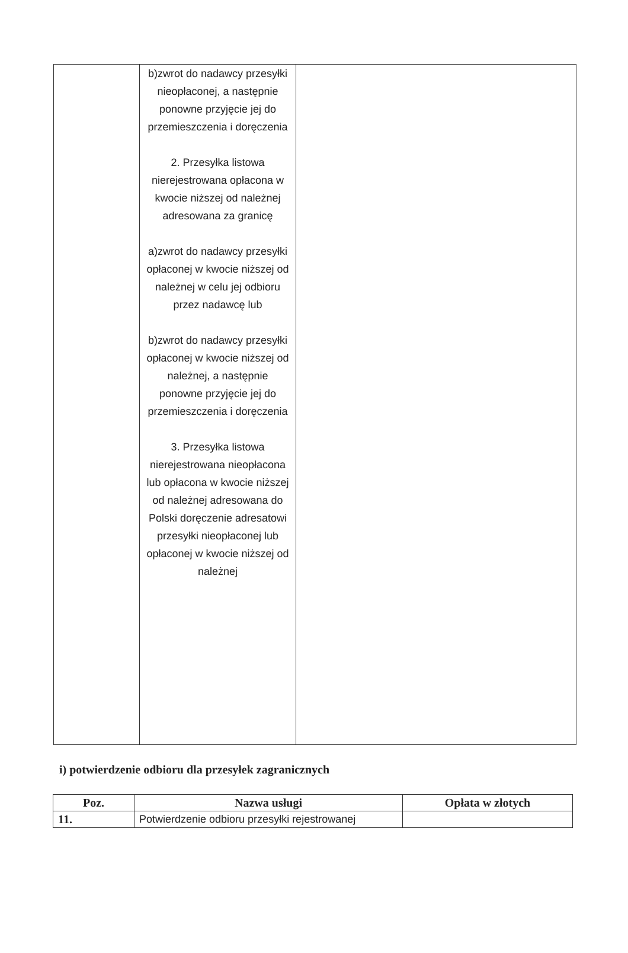| | b)zwrot do nadawcy przesyłki nieopłaconej, a następnie ponowne przyjęcie jej do przemieszczenia i doręczenia 2. Przesyłka listowa nierejestrowana opłacona w kwocie niższej od należnej adresowana za granicę a)zwrot do nadawcy przesyłki opłaconej w kwocie niższej od należnej w celu jej odbioru przez nadawcę lub b)zwrot do nadawcy przesyłki opłaconej w kwocie niższej od należnej, a następnie ponowne przyjęcie jej do przemieszczenia i doręczenia 3. Przesyłka listowa nierejestrowana nieopłacona lub opłacona w kwocie niższej od należnej adresowana do Polski doręczenie adresatowi przesyłki nieopłaconej lub opłaconej w kwocie niższej od należnej | |
i) potwierdzenie odbioru dla przesyłek zagranicznych
| Poz. | Nazwa usługi | Opłata w złotych |
| --- | --- | --- |
| 11. | Potwierdzenie odbioru przesyłki rejestrowanej | |